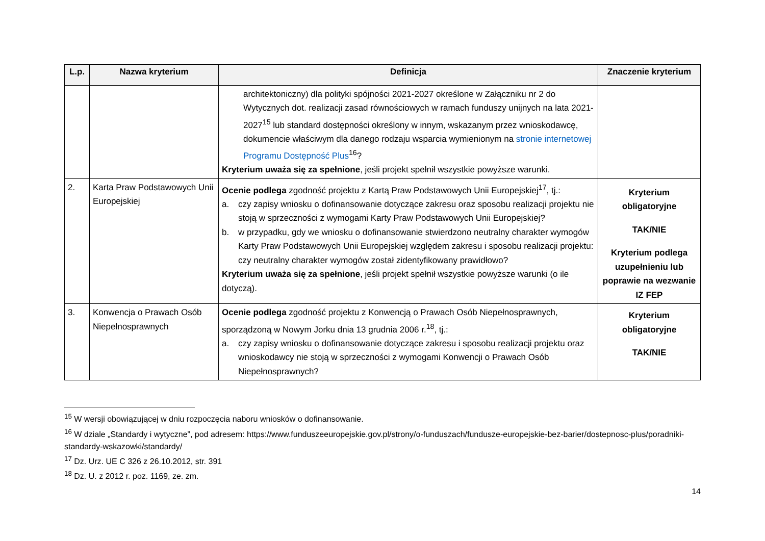| L.p. | Nazwa kryterium | Definicja | Znaczenie kryterium |
| --- | --- | --- | --- |
| | | architektoniczny) dla polityki spójności 2021-2027 określone w Załączniku nr 2 do Wytycznych dot. realizacji zasad równościowych w ramach funduszy unijnych na lata 2021-2027<sup>15</sup> lub standard dostępności określony w innym, wskazanym przez wnioskodawcę, dokumencie właściwym dla danego rodzaju wsparcia wymienionym na stronie internetowej Programu Dostępność Plus<sup>16</sup>? Kryterium uważa się za spełnione , jeśli projekt spełnił wszystkie powyższe warunki. | |
| 2. | Karta Praw Podstawowych Unii Europejskiej | Ocenie podlega zgodność projektu z Kartą Praw Podstawowych Unii Europejskiej<sup>17</sup>, tj.: a. czy zapisy wniosku o dofinansowanie dotyczące zakresu oraz sposobu realizacji projektu nie stoją w sprzeczności z wymogami Karty Praw Podstawowych Unii Europejskiej? b. w przypadku, gdy we wniosku o dofinansowanie stwierdzono neutralny charakter wymogów Karty Praw Podstawowych Unii Europejskiej względem zakresu i sposobu realizacji projektu: czy neutralny charakter wymogów został zidentyfikowany prawidłowo? Kryterium uważa się za spełnione , jeśli projekt spełnił wszystkie powyższe warunki (o ile dotyczą). | Kryterium obligatoryjne TAK/NIE Kryterium podlega uzupełnieniu lub poprawie na wezwanie IZ FEP |
| 3. | Konwencja o Prawach Osób Niepełnosprawnych | Ocenie podlega zgodność projektu z Konwencją o Prawach Osób Niepełnosprawnych, sporządzoną w Nowym Jorku dnia 13 grudnia 2006 r.<sup>18</sup>, tj.: a. czy zapisy wniosku o dofinansowanie dotyczące zakresu i sposobu realizacji projektu oraz wnioskodawcy nie stoją w sprzeczności z wymogami Konwencji o Prawach Osób Niepełnosprawnych? | Kryterium obligatoryjne TAK/NIE |
<sup>15</sup> W wersji obowiązującej w dniu rozpoczęcia naboru wniosków o dofinansowanie.
<sup>16</sup> W dziale „Standardy i wytyczne”, pod adresem: https://www.funduszeeuropejskie.gov.pl/strony/o-funduszach/fundusze-europejskie-bez-barier/dostepnosc-plus/poradniki-standardy-wskazowki/standardy/
<sup>17</sup> Dz. Urz. UE C 326 z 26.10.2012, str. 391
<sup>18</sup> Dz. U. z 2012 r. poz. 1169, ze. zm.
14